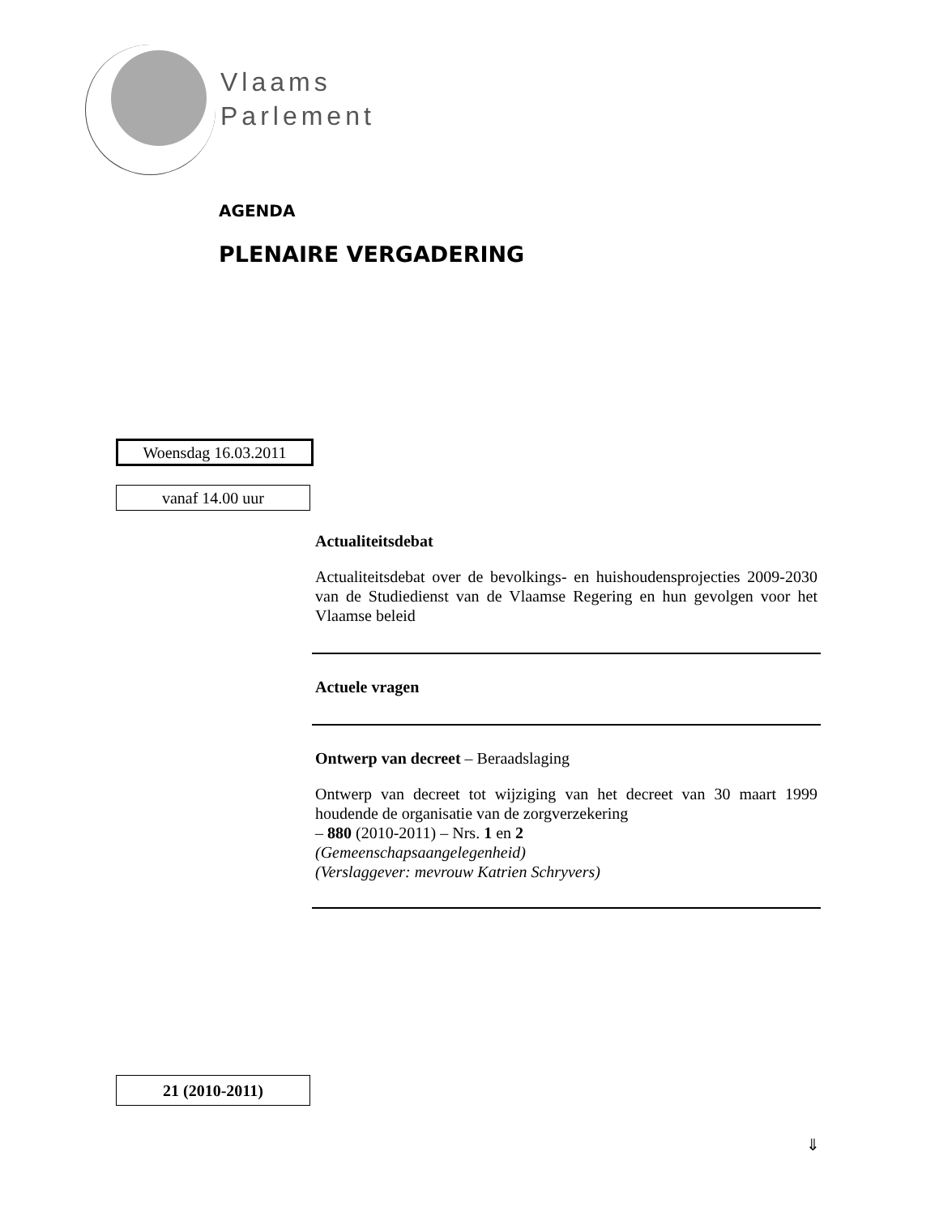Vlaams
Parlement
AGENDA
PLENAIRE VERGADERING
Woensdag 16.03.2011
vanaf 14.00 uur
Actualiteitsdebat
Actualiteitsdebat over de bevolkings- en huishoudensprojecties 2009-2030 van de Studiedienst van de Vlaamse Regering en hun gevolgen voor het Vlaamse beleid
Actuele vragen
Ontwerp van decreet – Beraadslaging
Ontwerp van decreet tot wijziging van het decreet van 30 maart 1999 houdende de organisatie van de zorgverzekering
– 880 (2010-2011) – Nrs. 1 en 2
(Gemeenschapsaangelegenheid)
(Verslaggever: mevrouw Katrien Schryvers)
21 (2010-2011)
⇓